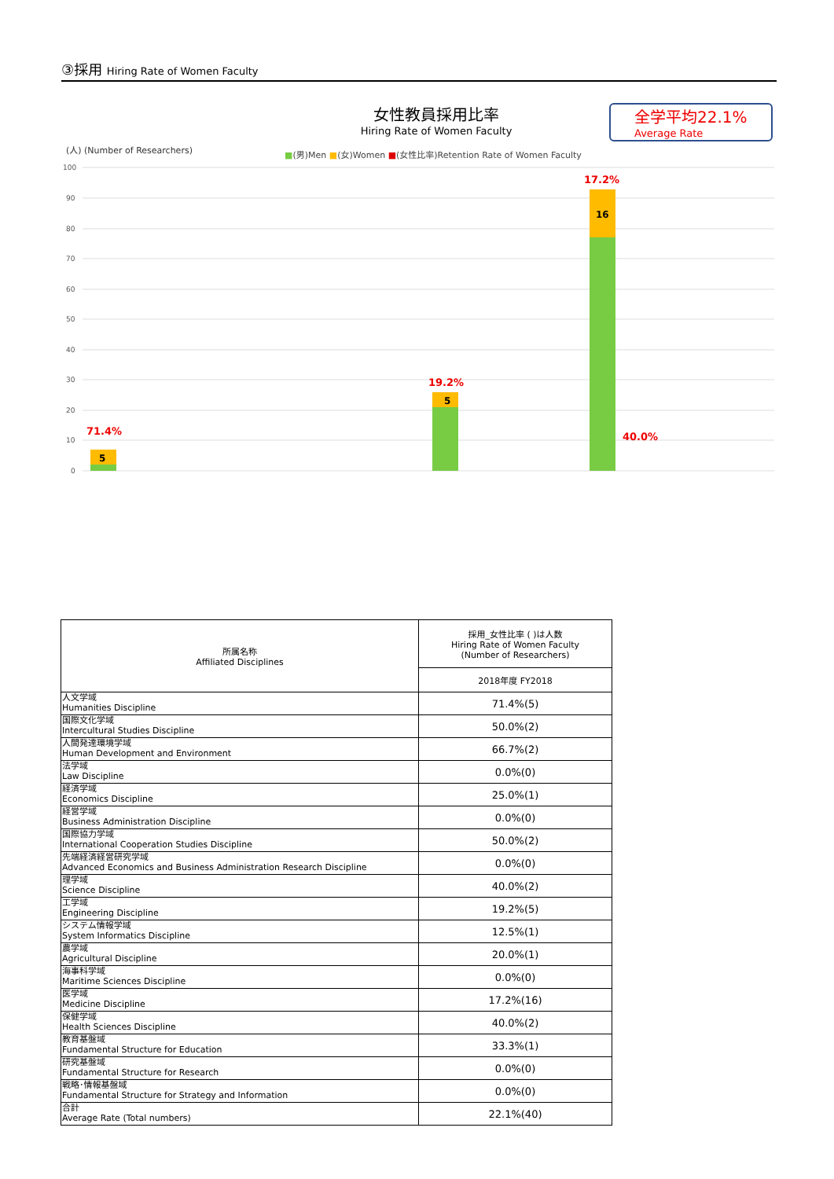③採用 Hiring Rate of Women Faculty
女性教員採用比率
Hiring Rate of Women Faculty
全学平均22.1%
Average Rate
(人) (Number of Researchers)
■(男)Men ■(女)Women ■(女性比率)Retention Rate of Women Faculty
100
90
80
70
60
50
40
30
20
10
0
71.4%
19.2%
17.2%
40.0%
5
5
16
| 所属名称 Affiliated Disciplines | 採用_女性比率 ( )は人数 Hiring Rate of Women Faculty (Number of Researchers) |
| --- | --- |
| | 2018年度 FY2018 |
| 人文学域 Humanities Discipline | 71.4%(5) |
| 国際文化学域 Intercultural Studies Discipline | 50.0%(2) |
| 人間発達環境学域 Human Development and Environment | 66.7%(2) |
| 法学域 Law Discipline | 0.0%(0) |
| 経済学域 Economics Discipline | 25.0%(1) |
| 経営学域 Business Administration Discipline | 0.0%(0) |
| 国際協力学域 International Cooperation Studies Discipline | 50.0%(2) |
| 先端経済経営研究学域 Advanced Economics and Business Administration Research Discipline | 0.0%(0) |
| 理学域 Science Discipline | 40.0%(2) |
| 工学域 Engineering Discipline | 19.2%(5) |
| システム情報学域 System Informatics Discipline | 12.5%(1) |
| 農学域 Agricultural Discipline | 20.0%(1) |
| 海事科学域 Maritime Sciences Discipline | 0.0%(0) |
| 医学域 Medicine Discipline | 17.2%(16) |
| 保健学域 Health Sciences Discipline | 40.0%(2) |
| 教育基盤域 Fundamental Structure for Education | 33.3%(1) |
| 研究基盤域 Fundamental Structure for Research | 0.0%(0) |
| 戦略･情報基盤域 Fundamental Structure for Strategy and Information | 0.0%(0) |
| 合計 Average Rate (Total numbers) | 22.1%(40) |